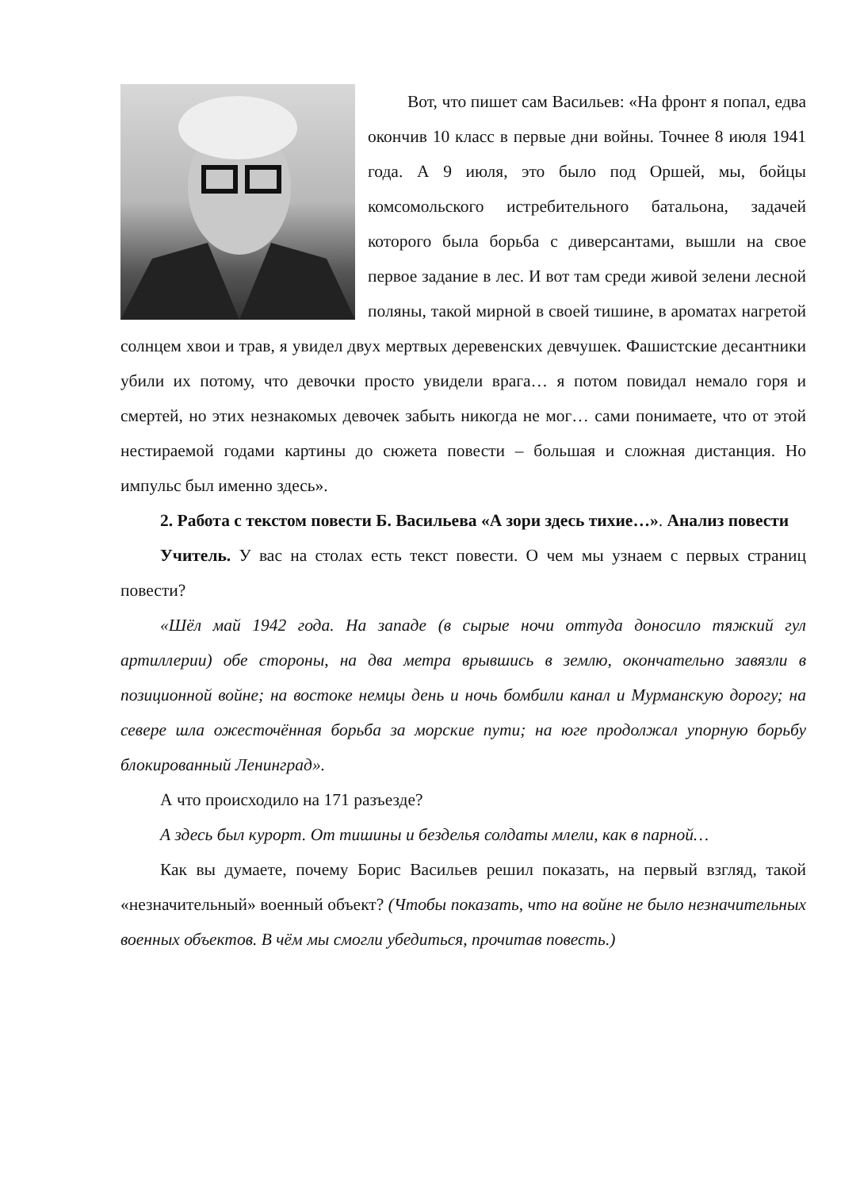Вот, что пишет сам Васильев: «На фронт я попал, едва окончив 10 класс в первые дни войны. Точнее 8 июля 1941 года. А 9 июля, это было под Оршей, мы, бойцы комсомольского истребительного батальона, задачей которого была борьба с диверсантами, вышли на свое первое задание в лес. И вот там среди живой зелени лесной поляны, такой мирной в своей тишине, в ароматах нагретой солнцем хвои и трав, я увидел двух мертвых деревенских девчушек. Фашистские десантники убили их потому, что девочки просто увидели врага… я потом повидал немало горя и смертей, но этих незнакомых девочек забыть никогда не мог… сами понимаете, что от этой нестираемой годами картины до сюжета повести – большая и сложная дистанция. Но импульс был именно здесь».
2. Работа с текстом повести Б. Васильева «А зори здесь тихие…». Анализ повести
Учитель. У вас на столах есть текст повести. О чем мы узнаем с первых страниц повести?
«Шёл май 1942 года. На западе (в сырые ночи оттуда доносило тяжкий гул артиллерии) обе стороны, на два метра врывшись в землю, окончательно завязли в позиционной войне; на востоке немцы день и ночь бомбили канал и Мурманскую дорогу; на севере шла ожесточённая борьба за морские пути; на юге продолжал упорную борьбу блокированный Ленинград».
А что происходило на 171 разъезде?
А здесь был курорт. От тишины и безделья солдаты млели, как в парной…
Как вы думаете, почему Борис Васильев решил показать, на первый взгляд, такой «незначительный» военный объект? (Чтобы показать, что на войне не было незначительных военных объектов. В чём мы смогли убедиться, прочитав повесть.)